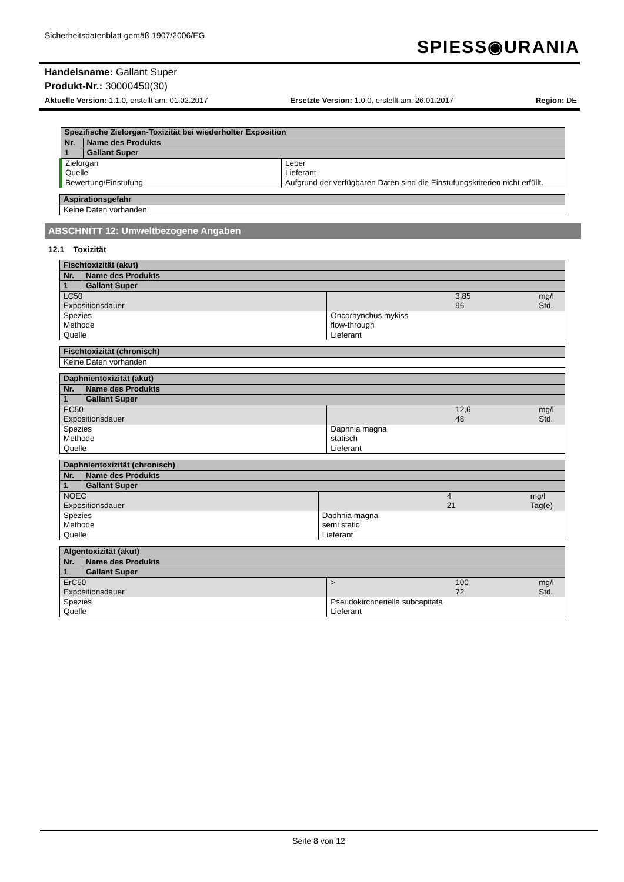Sicherheitsdatenblatt gemäß 1907/2006/EG
SPIESS◉URANIA
Handelsname: Gallant Super
Produkt-Nr.: 30000450(30)
Aktuelle Version: 1.1.0, erstellt am: 01.02.2017 Ersetzte Version: 1.0.0, erstellt am: 26.01.2017 Region: DE
| Spezifische Zielorgan-Toxizität bei wiederholter Exposition | | |
| Nr. | Name des Produkts | |
| 1 | Gallant Super | |
| Zielorgan Quelle Bewertung/Einstufung | | Leber Lieferant Aufgrund der verfügbaren Daten sind die Einstufungskriterien nicht erfüllt. |
| Aspirationsgefahr |
| Keine Daten vorhanden |
ABSCHNITT 12: Umweltbezogene Angaben
12.1 Toxizität
| Fischtoxizität (akut) | | | | |
| Nr. | Name des Produkts | | | |
| 1 | Gallant Super | | | |
| LC50 Expositionsdauer | | | 3,85 96 | mg/l Std. |
| Spezies Methode Quelle | | Oncorhynchus mykiss flow-through Lieferant | | |
| Fischtoxizität (chronisch) |
| Keine Daten vorhanden |
| Daphnientoxizität (akut) | | | | |
| Nr. | Name des Produkts | | | |
| 1 | Gallant Super | | | |
| EC50 Expositionsdauer | | | 12,6 48 | mg/l Std. |
| Spezies Methode Quelle | | Daphnia magna statisch Lieferant | | |
| Daphnientoxizität (chronisch) | | | | |
| Nr. | Name des Produkts | | | |
| 1 | Gallant Super | | | |
| NOEC Expositionsdauer | | | 4 21 | mg/l Tag(e) |
| Spezies Methode Quelle | | Daphnia magna semi static Lieferant | | |
| Algentoxizität (akut) | | | | |
| Nr. | Name des Produkts | | | |
| 1 | Gallant Super | | | |
| ErC50 Expositionsdauer | | > | 100 72 | mg/l Std. |
| Spezies Quelle | | Pseudokirchneriella subcapitata Lieferant | | |
Seite 8 von 12